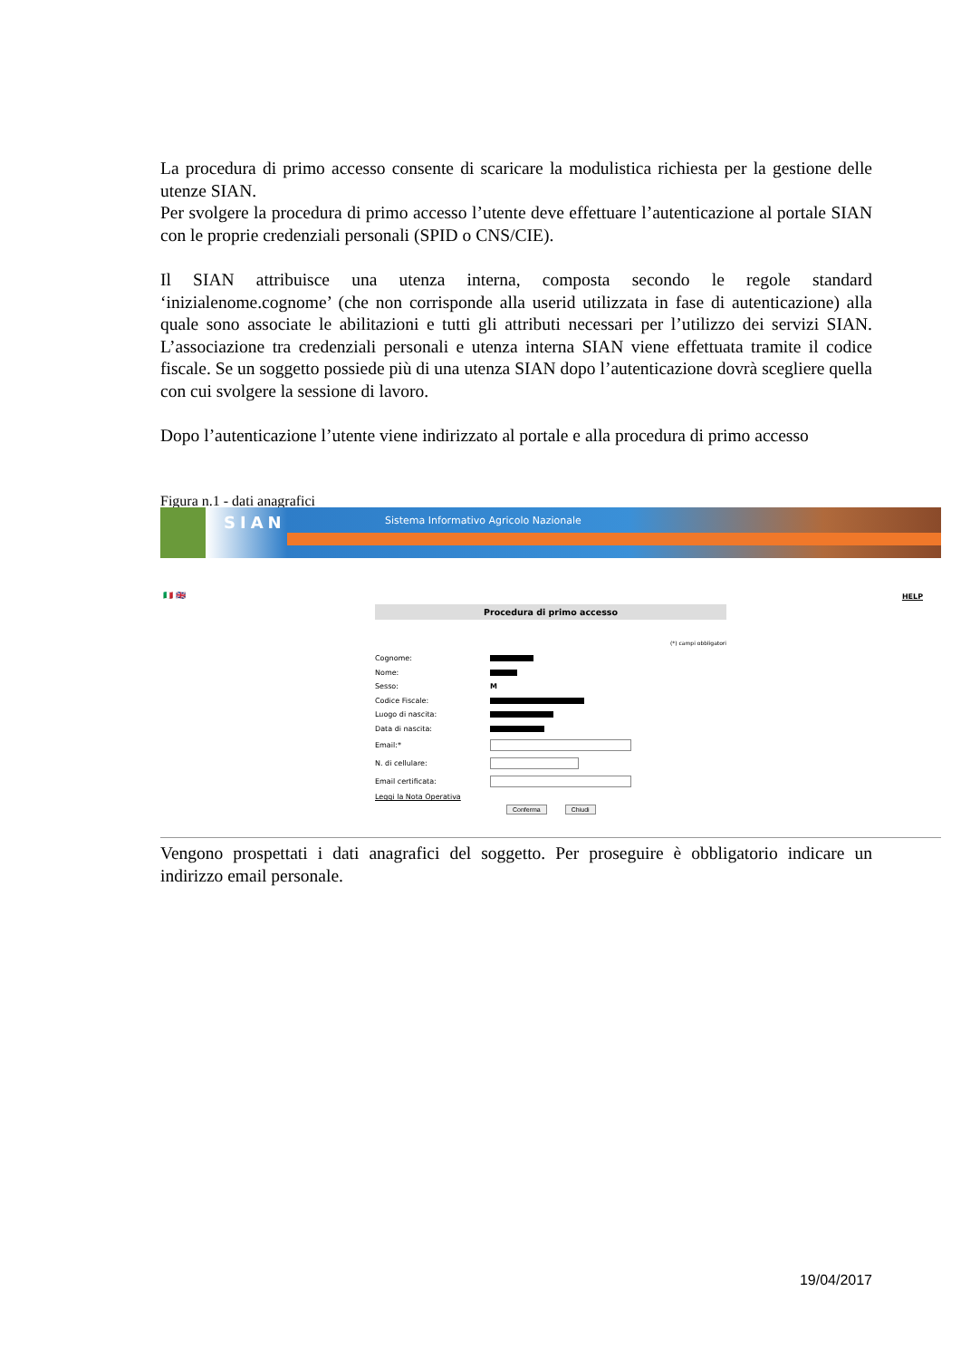La procedura di primo accesso consente di scaricare la modulistica richiesta per la gestione delle utenze SIAN.
Per svolgere la procedura di primo accesso l’utente deve effettuare l’autenticazione al portale SIAN con le proprie credenziali personali (SPID o CNS/CIE).
Il SIAN attribuisce una utenza interna, composta secondo le regole standard ‘inizialenome.cognome’ (che non corrisponde alla userid utilizzata in fase di autenticazione) alla quale sono associate le abilitazioni e tutti gli attributi necessari per l’utilizzo dei servizi SIAN. L’associazione tra credenziali personali e utenza interna SIAN viene effettuata tramite il codice fiscale. Se un soggetto possiede più di una utenza SIAN dopo l’autenticazione dovrà scegliere quella con cui svolgere la sessione di lavoro.
Dopo l’autenticazione l’utente viene indirizzato al portale e alla procedura di primo accesso
Figura n.1 - dati anagrafici
SIAN
Sistema Informativo Agricolo Nazionale
🇮🇹 🇬🇧 HELP
Procedura di primo accesso
(*) campi obbligatori
Cognome:
Nome:
Sesso: M
Codice Fiscale:
Luogo di nascita:
Data di nascita:
Email:*
N. di cellulare:
Email certificata:
Leggi la Nota Operativa
Conferma Chiudi
Vengono prospettati i dati anagrafici del soggetto. Per proseguire è obbligatorio indicare un indirizzo email personale.
19/04/2017